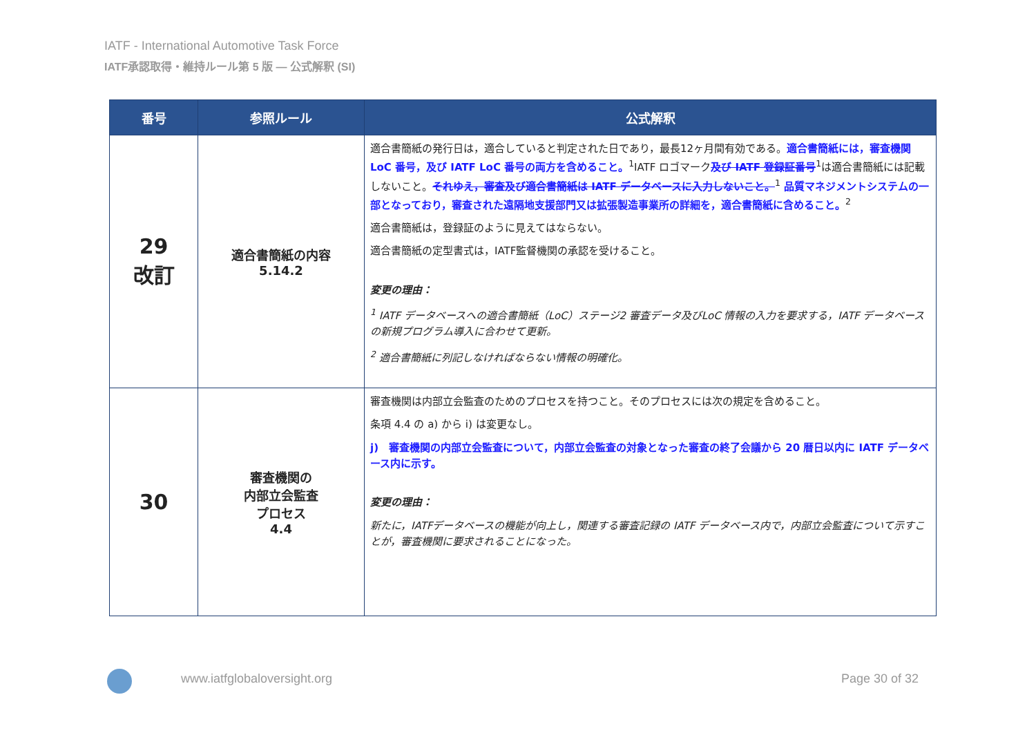IATF - International Automotive Task Force
IATF承認取得・維持ルール第 5 版 ― 公式解釈 (SI)
| 番号 | 参照ルール | 公式解釈 |
| --- | --- | --- |
| 29 改訂 | 適合書簡紙の内容 5.14.2 | 適合書簡紙の発行日は，適合していると判定された日であり，最長12ヶ月間有効である。 適合書簡紙には，審査機関 LoC 番号，及び IATF LoC 番号の両方を含めること。<sup>1</sup>IATF ロゴマーク 及び IATF 登録証番号<sup>1</sup>は適合書簡紙には記載しないこと。 それゆえ，審査及び適合書簡紙は IATF データベースに入力しないこと。<sup>1</sup> 品質マネジメントシステムの一部となっており，審査された遠隔地支援部門又は拡張製造事業所の詳細を，適合書簡紙に含めること。<sup>2</sup> 適合書簡紙は，登録証のように見えてはならない。 適合書簡紙の定型書式は，IATF監督機関の承認を受けること。 変更の理由： <sup>1</sup> IATF データベースへの適合書簡紙（LoC）ステージ2 審査データ及びLoC 情報の入力を要求する，IATF データベースの新規プログラム導入に合わせて更新。 <sup>2</sup> 適合書簡紙に列記しなければならない情報の明確化。 |
| 30 | 審査機関の 内部立会監査 プロセス 4.4 | 審査機関は内部立会監査のためのプロセスを持つこと。そのプロセスには次の規定を含めること。 条項 4.4 の a) から i) は変更なし。 j) 審査機関の内部立会監査について，内部立会監査の対象となった審査の終了会議から 20 暦日以内に IATF データベース内に示す。 変更の理由： 新たに，IATFデータベースの機能が向上し，関連する審査記録の IATF データベース内で，内部立会監査について示すことが，審査機関に要求されることになった。 |
www.iatfglobaloversight.org Page 30 of 32